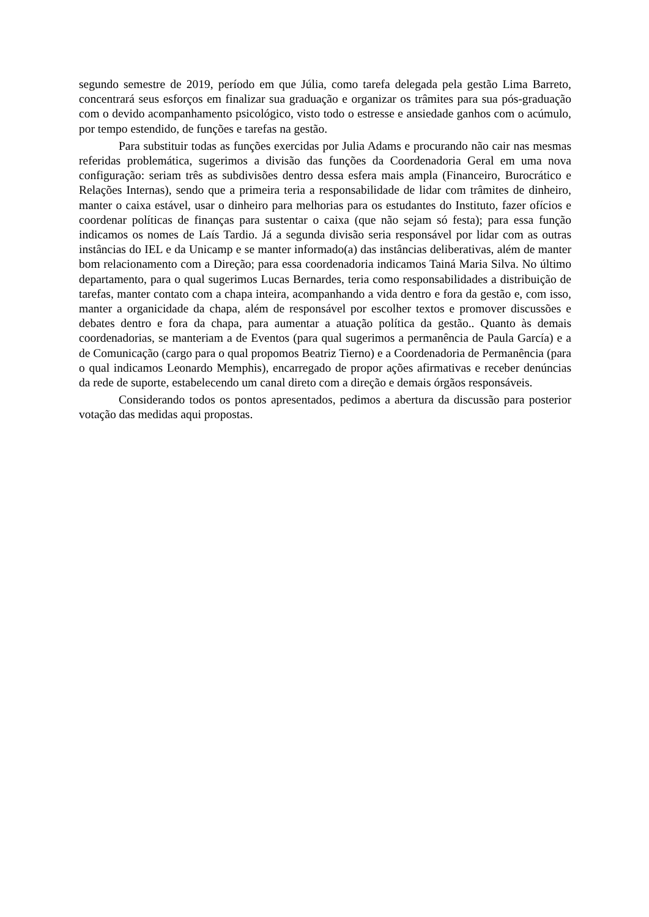segundo semestre de 2019, período em que Júlia, como tarefa delegada pela gestão Lima Barreto, concentrará seus esforços em finalizar sua graduação e organizar os trâmites para sua pós-graduação com o devido acompanhamento psicológico, visto todo o estresse e ansiedade ganhos com o acúmulo, por tempo estendido, de funções e tarefas na gestão.
Para substituir todas as funções exercidas por Julia Adams e procurando não cair nas mesmas referidas problemática, sugerimos a divisão das funções da Coordenadoria Geral em uma nova configuração: seriam três as subdivisões dentro dessa esfera mais ampla (Financeiro, Burocrático e Relações Internas), sendo que a primeira teria a responsabilidade de lidar com trâmites de dinheiro, manter o caixa estável, usar o dinheiro para melhorias para os estudantes do Instituto, fazer ofícios e coordenar políticas de finanças para sustentar o caixa (que não sejam só festa); para essa função indicamos os nomes de Laís Tardio. Já a segunda divisão seria responsável por lidar com as outras instâncias do IEL e da Unicamp e se manter informado(a) das instâncias deliberativas, além de manter bom relacionamento com a Direção; para essa coordenadoria indicamos Tainá Maria Silva. No último departamento, para o qual sugerimos Lucas Bernardes, teria como responsabilidades a distribuição de tarefas, manter contato com a chapa inteira, acompanhando a vida dentro e fora da gestão e, com isso, manter a organicidade da chapa, além de responsável por escolher textos e promover discussões e debates dentro e fora da chapa, para aumentar a atuação política da gestão.. Quanto às demais coordenadorias, se manteriam a de Eventos (para qual sugerimos a permanência de Paula García) e a de Comunicação (cargo para o qual propomos Beatriz Tierno) e a Coordenadoria de Permanência (para o qual indicamos Leonardo Memphis), encarregado de propor ações afirmativas e receber denúncias da rede de suporte, estabelecendo um canal direto com a direção e demais órgãos responsáveis.
Considerando todos os pontos apresentados, pedimos a abertura da discussão para posterior votação das medidas aqui propostas.